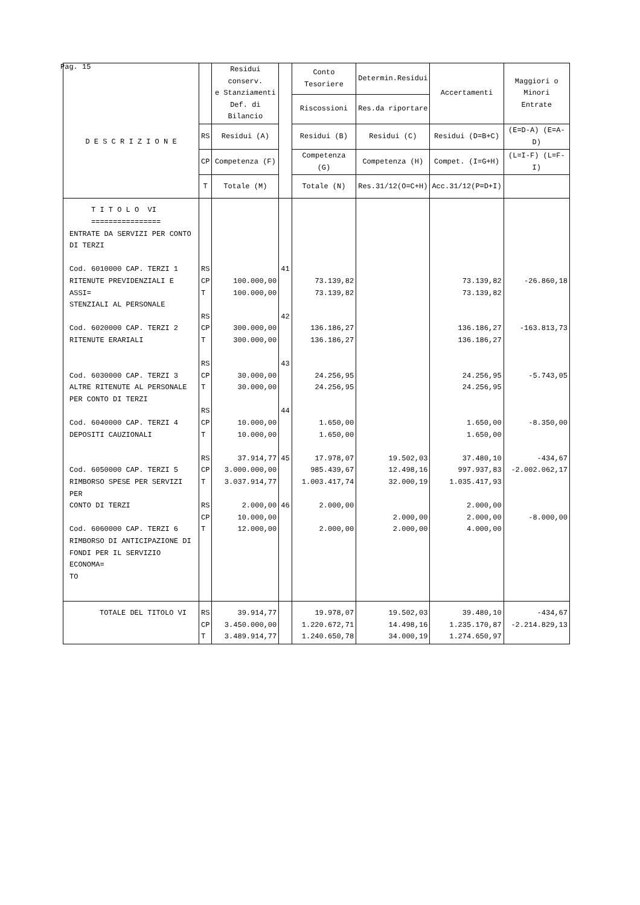Pag. 15
| D E S C R I Z I O N E | | Residui conserv. e Stanziamenti Def. di Bilancio | | Conto Tesoriere | Determin.Residui | Accertamenti | Maggiori o Minori Entrate |
| --- | --- | --- | --- | --- | --- | --- | --- |
| | | | | Riscossioni | Res.da riportare | | |
| | RS | Residui (A) | | Residui (B) | Residui (C) | Residui (D=B+C) | (E=D-A) (E=A-D) |
| | CP | Competenza (F) | | Competenza (G) | Competenza (H) | Compet. (I=G+H) | (L=I-F) (L=F-I) |
| | T | Totale (M) | | Totale (N) | Res.31/12(O=C+H) | Acc.31/12(P=D+I) | |
| T I T O L O VI ================ ENTRATE DA SERVIZI PER CONTO DI TERZI Cod. 6010000 CAP. TERZI 1 RITENUTE PREVIDENZIALI E ASSI= STENZIALI AL PERSONALE Cod. 6020000 CAP. TERZI 2 RITENUTE ERARIALI Cod. 6030000 CAP. TERZI 3 ALTRE RITENUTE AL PERSONALE PER CONTO DI TERZI Cod. 6040000 CAP. TERZI 4 DEPOSITI CAUZIONALI Cod. 6050000 CAP. TERZI 5 RIMBORSO SPESE PER SERVIZI PER CONTO DI TERZI Cod. 6060000 CAP. TERZI 6 RIMBORSO DI ANTICIPAZIONE DI FONDI PER IL SERVIZIO ECONOMA= TO | RS CP T RS CP T RS CP T RS CP T RS CP T RS CP T | 100.000,00 100.000,00 300.000,00 300.000,00 30.000,00 30.000,00 10.000,00 10.000,00 37.914,77 3.000.000,00 3.037.914,77 2.000,00 10.000,00 12.000,00 | 41 42 43 44 45 46 | 73.139,82 73.139,82 136.186,27 136.186,27 24.256,95 24.256,95 1.650,00 1.650,00 17.978,07 985.439,67 1.003.417,74 2.000,00 2.000,00 | 19.502,03 12.498,16 32.000,19 2.000,00 2.000,00 | 73.139,82 73.139,82 136.186,27 136.186,27 24.256,95 24.256,95 1.650,00 1.650,00 37.480,10 997.937,83 1.035.417,93 2.000,00 2.000,00 4.000,00 | -26.860,18 -163.813,73 -5.743,05 -8.350,00 -434,67 -2.002.062,17 -8.000,00 |
| TOTALE DEL TITOLO VI | RS CP T | 39.914,77 3.450.000,00 3.489.914,77 | | 19.978,07 1.220.672,71 1.240.650,78 | 19.502,03 14.498,16 34.000,19 | 39.480,10 1.235.170,87 1.274.650,97 | -434,67 -2.214.829,13 |